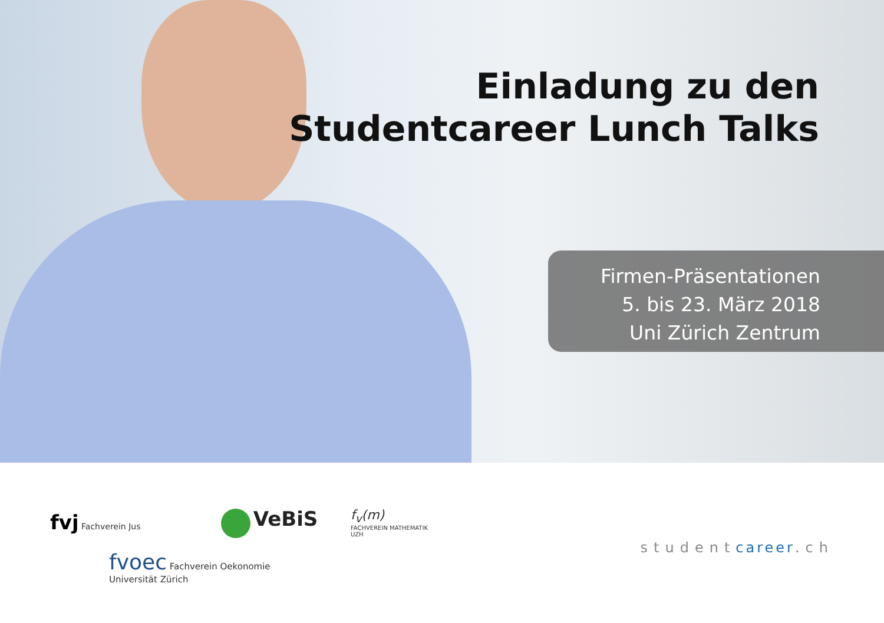Einladung zu den
Studentcareer Lunch Talks
Firmen-Präsentationen
5. bis 23. März 2018
Uni Zürich Zentrum
fvj Fachverein Jus
VeBiS
f<sub>v</sub>(m)
FACHVEREIN MATHEMATIK UZH
fvoec Fachverein Oekonomie
Universität Zürich
studentcareer.ch